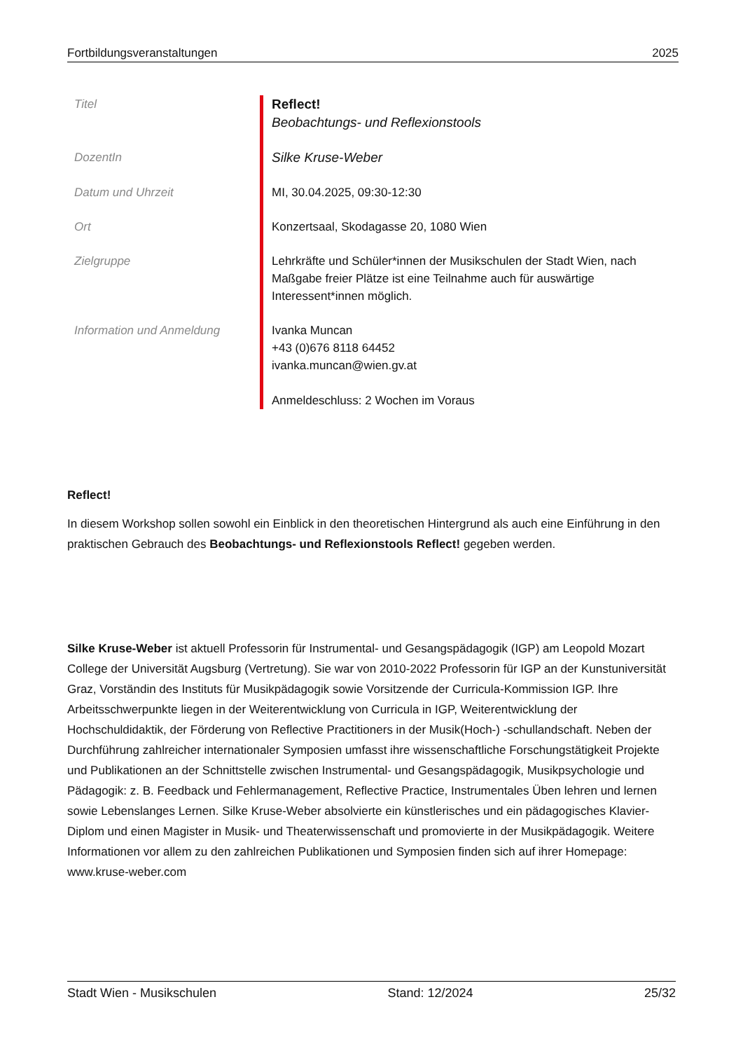Fortbildungsveranstaltungen 2025
| Titel | Reflect! Beobachtungs- und Reflexionstools |
| DozentIn | Silke Kruse-Weber |
| Datum und Uhrzeit | MI, 30.04.2025, 09:30-12:30 |
| Ort | Konzertsaal, Skodagasse 20, 1080 Wien |
| Zielgruppe | Lehrkräfte und Schüler*innen der Musikschulen der Stadt Wien, nach Maßgabe freier Plätze ist eine Teilnahme auch für auswärtige Interessent*innen möglich. |
| Information und Anmeldung | Ivanka Muncan +43 (0)676 8118 64452 ivanka.muncan@wien.gv.at Anmeldeschluss: 2 Wochen im Voraus |
Reflect!
In diesem Workshop sollen sowohl ein Einblick in den theoretischen Hintergrund als auch eine Einführung in den praktischen Gebrauch des Beobachtungs- und Reflexionstools Reflect! gegeben werden.
Silke Kruse-Weber ist aktuell Professorin für Instrumental- und Gesangspädagogik (IGP) am Leopold Mozart College der Universität Augsburg (Vertretung). Sie war von 2010-2022 Professorin für IGP an der Kunstuniversität Graz, Vorständin des Instituts für Musikpädagogik sowie Vorsitzende der Curricula-Kommission IGP. Ihre Arbeitsschwerpunkte liegen in der Weiterentwicklung von Curricula in IGP, Weiterentwicklung der Hochschuldidaktik, der Förderung von Reflective Practitioners in der Musik(Hoch-) -schullandschaft. Neben der Durchführung zahlreicher internationaler Symposien umfasst ihre wissenschaftliche Forschungstätigkeit Projekte und Publikationen an der Schnittstelle zwischen Instrumental- und Gesangspädagogik, Musikpsychologie und Pädagogik: z. B. Feedback und Fehlermanagement, Reflective Practice, Instrumentales Üben lehren und lernen sowie Lebenslanges Lernen. Silke Kruse-Weber absolvierte ein künstlerisches und ein pädagogisches Klavier-Diplom und einen Magister in Musik- und Theaterwissenschaft und promovierte in der Musikpädagogik. Weitere Informationen vor allem zu den zahlreichen Publikationen und Symposien finden sich auf ihrer Homepage: www.kruse-weber.com
Stadt Wien - Musikschulen Stand: 12/2024 25/32